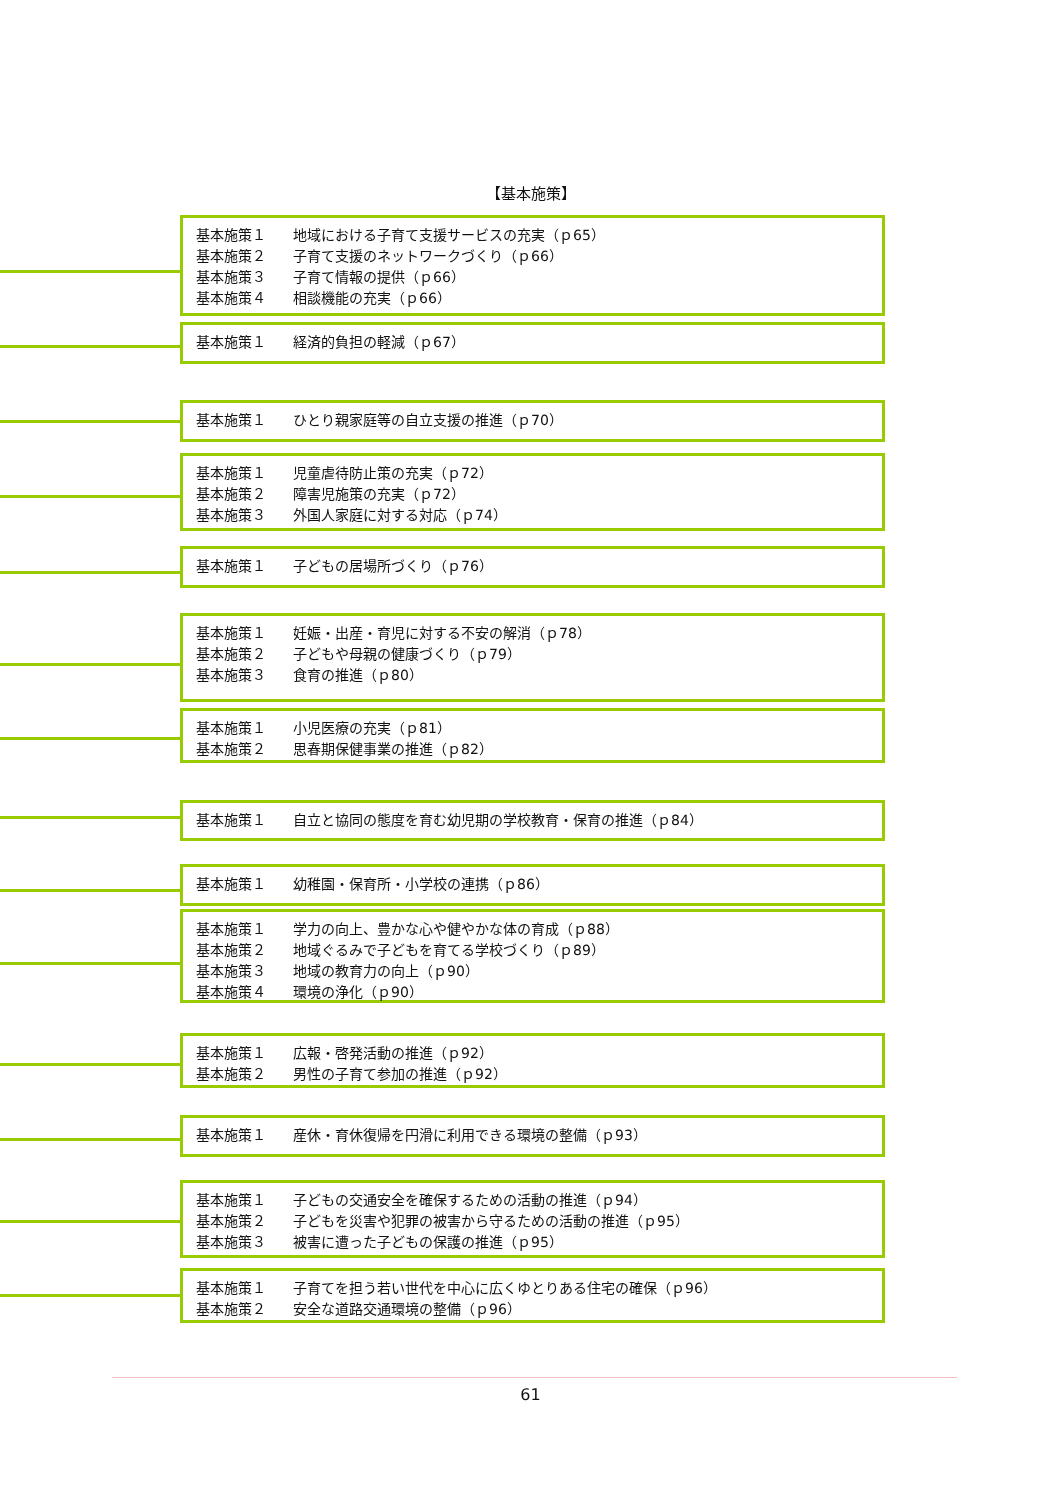【基本施策】
基本施策１ 地域における子育て支援サービスの充実（ｐ65）
基本施策２ 子育て支援のネットワークづくり（ｐ66）
基本施策３ 子育て情報の提供（ｐ66）
基本施策４ 相談機能の充実（ｐ66）
基本施策１ 経済的負担の軽減（ｐ67）
基本施策１ ひとり親家庭等の自立支援の推進（ｐ70）
基本施策１ 児童虐待防止策の充実（ｐ72）
基本施策２ 障害児施策の充実（ｐ72）
基本施策３ 外国人家庭に対する対応（ｐ74）
基本施策１ 子どもの居場所づくり（ｐ76）
基本施策１ 妊娠・出産・育児に対する不安の解消（ｐ78）
基本施策２ 子どもや母親の健康づくり（ｐ79）
基本施策３ 食育の推進（ｐ80）
基本施策１ 小児医療の充実（ｐ81）
基本施策２ 思春期保健事業の推進（ｐ82）
基本施策１ 自立と協同の態度を育む幼児期の学校教育・保育の推進（ｐ84）
基本施策１ 幼稚園・保育所・小学校の連携（ｐ86）
基本施策１ 学力の向上、豊かな心や健やかな体の育成（ｐ88）
基本施策２ 地域ぐるみで子どもを育てる学校づくり（ｐ89）
基本施策３ 地域の教育力の向上（ｐ90）
基本施策４ 環境の浄化（ｐ90）
基本施策１ 広報・啓発活動の推進（ｐ92）
基本施策２ 男性の子育て参加の推進（ｐ92）
基本施策１ 産休・育休復帰を円滑に利用できる環境の整備（ｐ93）
基本施策１ 子どもの交通安全を確保するための活動の推進（ｐ94）
基本施策２ 子どもを災害や犯罪の被害から守るための活動の推進（ｐ95）
基本施策３ 被害に遭った子どもの保護の推進（ｐ95）
基本施策１ 子育てを担う若い世代を中心に広くゆとりある住宅の確保（ｐ96）
基本施策２ 安全な道路交通環境の整備（ｐ96）
61